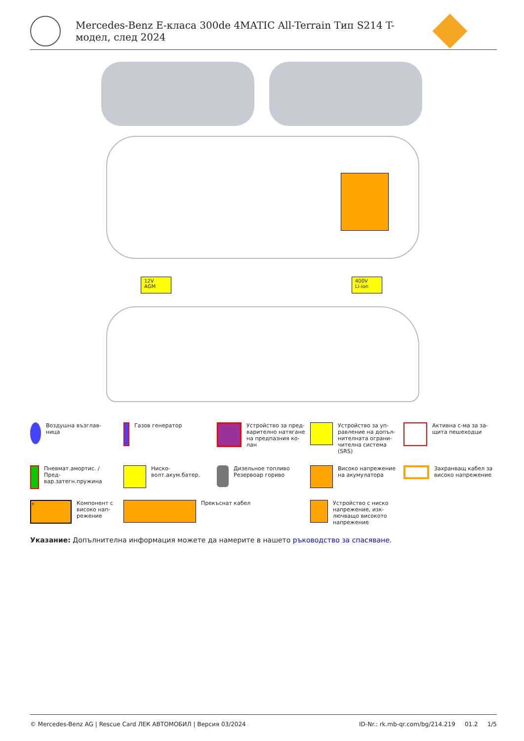Mercedes-Benz E-класа 300de 4MATIC All-Terrain Тип S214 T-
модел, след 2024
12V
AGM
400V
Li-ion
Воздушна възглав-
ница
Газов генератор
Устройство за пред-
варително натягане
на предпазния ко-
лан
Устройство за уп-
равление на допъл-
нителната ограни-
чителна система
(SRS)
Активна с-ма за за-
щита пешеходци
Пневмат.амортис. /
Пред-
вар.затегн.пружина
Ниско-
волт.акум.батер.
Дизельное топливо
Резервоар гориво
Високо напрежение
на акумулатора
Захранващ кабел за
високо напрежение
⚡
Компонент с
високо нап-
режение
Прекъснат кабел
Устройство с ниско
напрежение, изк-
лючващо високото
напрежение
Указание: Допълнителна информация можете да намерите в нашето ръководство за спасяване.
© Mercedes-Benz AG | Rescue Card ЛЕК АВТОМОБИЛ | Версия 03/2024 ID-Nr.: rk.mb-qr.com/bg/214.219 01.2 1/5